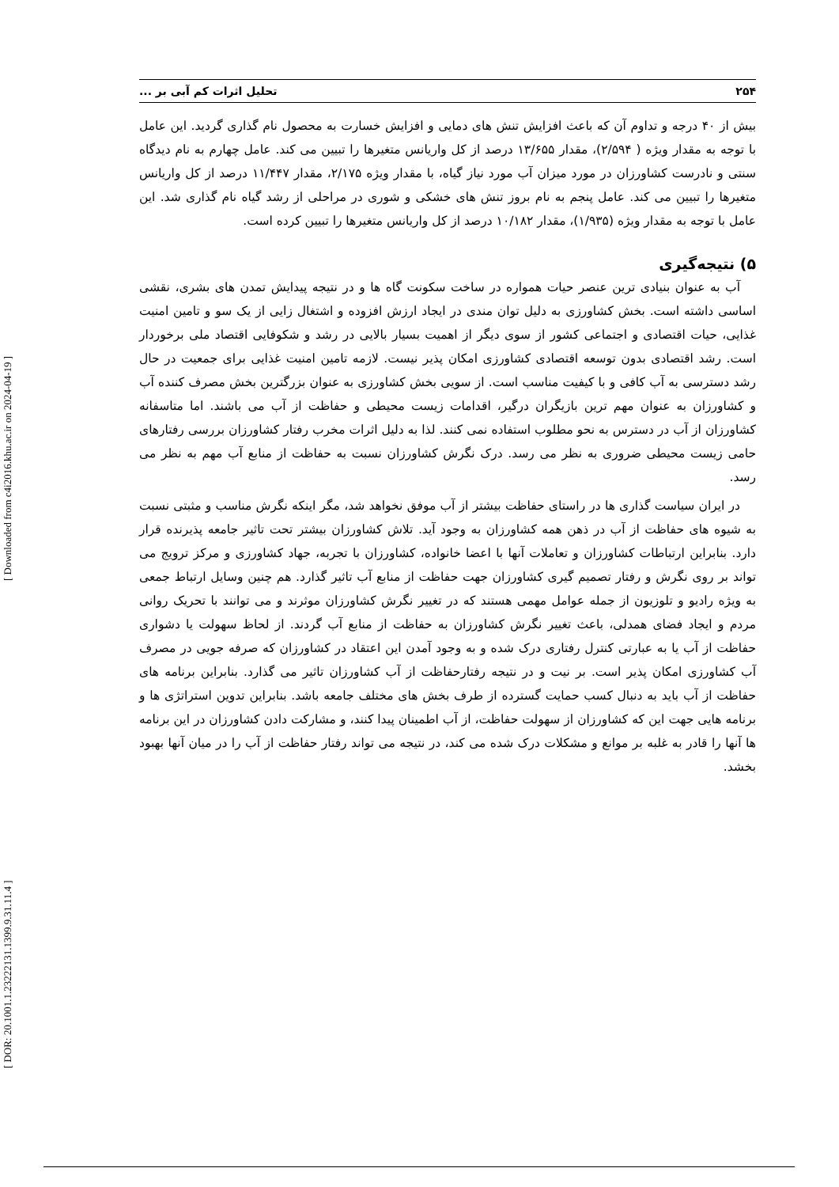[ DOR: 20.1001.1.23222131.1399.9.31.11.4 ] [ Downloaded from c4i2016.khu.ac.ir on 2024-04-19 ]
۲۵۴ تحلیل اثرات کم آبی بر ...
بیش از ۴۰ درجه و تداوم آن که باعث افزایش تنش های دمایی و افزایش خسارت به محصول نام گذاری گردید. این عامل با توجه به مقدار ویژه ( ۲/۵۹۴)، مقدار ۱۳/۶۵۵ درصد از کل واریانس متغیرها را تبیین می کند. عامل چهارم به نام دیدگاه سنتی و نادرست کشاورزان در مورد میزان آب مورد نیاز گیاه، با مقدار ویژه ۲/۱۷۵، مقدار ۱۱/۴۴۷ درصد از کل واریانس متغیرها را تبیین می کند. عامل پنجم به نام بروز تنش های خشکی و شوری در مراحلی از رشد گیاه نام گذاری شد. این عامل با توجه به مقدار ویژه (۱/۹۳۵)، مقدار ۱۰/۱۸۲ درصد از کل واریانس متغیرها را تبیین کرده است.
۵) نتیجه‌گیری
آب به عنوان بنیادی ترین عنصر حیات همواره در ساخت سکونت گاه ها و در نتیجه پیدایش تمدن های بشری، نقشی اساسی داشته است. بخش کشاورزی به دلیل توان مندی در ایجاد ارزش افزوده و اشتغال زایی از یک سو و تامین امنیت غذایی، حیات اقتصادی و اجتماعی کشور از سوی دیگر از اهمیت بسیار بالایی در رشد و شکوفایی اقتصاد ملی برخوردار است. رشد اقتصادی بدون توسعه اقتصادی کشاورزی امکان پذیر نیست. لازمه تامین امنیت غذایی برای جمعیت در حال رشد دسترسی به آب کافی و با کیفیت مناسب است. از سویی بخش کشاورزی به عنوان بزرگترین بخش مصرف کننده آب و کشاورزان به عنوان مهم ترین بازیگران درگیر، اقدامات زیست محیطی و حفاظت از آب می باشند. اما متاسفانه کشاورزان از آب در دسترس به نحو مطلوب استفاده نمی کنند. لذا به دلیل اثرات مخرب رفتار کشاورزان بررسی رفتارهای حامی زیست محیطی ضروری به نظر می رسد. درک نگرش کشاورزان نسبت به حفاظت از منابع آب مهم به نظر می رسد.
در ایران سیاست گذاری ها در راستای حفاظت بیشتر از آب موفق نخواهد شد، مگر اینکه نگرش مناسب و مثبتی نسبت به شیوه های حفاظت از آب در ذهن همه کشاورزان به وجود آید. تلاش کشاورزان بیشتر تحت تاثیر جامعه پذیرنده قرار دارد. بنابراین ارتباطات کشاورزان و تعاملات آنها با اعضا خانواده، کشاورزان با تجربه، جهاد کشاورزی و مرکز ترویج می تواند بر روی نگرش و رفتار تصمیم گیری کشاورزان جهت حفاظت از منابع آب تاثیر گذارد. هم چنین وسایل ارتباط جمعی به ویژه رادیو و تلوزیون از جمله عوامل مهمی هستند که در تغییر نگرش کشاورزان موثرند و می توانند با تحریک روانی مردم و ایجاد فضای همدلی، باعث تغییر نگرش کشاورزان به حفاظت از منابع آب گردند. از لحاظ سهولت یا دشواری حفاظت از آب یا به عبارتی کنترل رفتاری درک شده و به وجود آمدن این اعتقاد در کشاورزان که صرفه جویی در مصرف آب کشاورزی امکان پذیر است. بر نیت و در نتیجه رفتارحفاظت از آب کشاورزان تاثیر می گذارد. بنابراین برنامه های حفاظت از آب باید به دنبال کسب حمایت گسترده از طرف بخش های مختلف جامعه باشد. بنابراین تدوین استراتژی ها و برنامه هایی جهت این که کشاورزان از سهولت حفاظت، از آب اطمینان پیدا کنند، و مشارکت دادن کشاورزان در این برنامه ها آنها را قادر به غلبه بر موانع و مشکلات درک شده می کند، در نتیجه می تواند رفتار حفاظت از آب را در میان آنها بهبود بخشد.